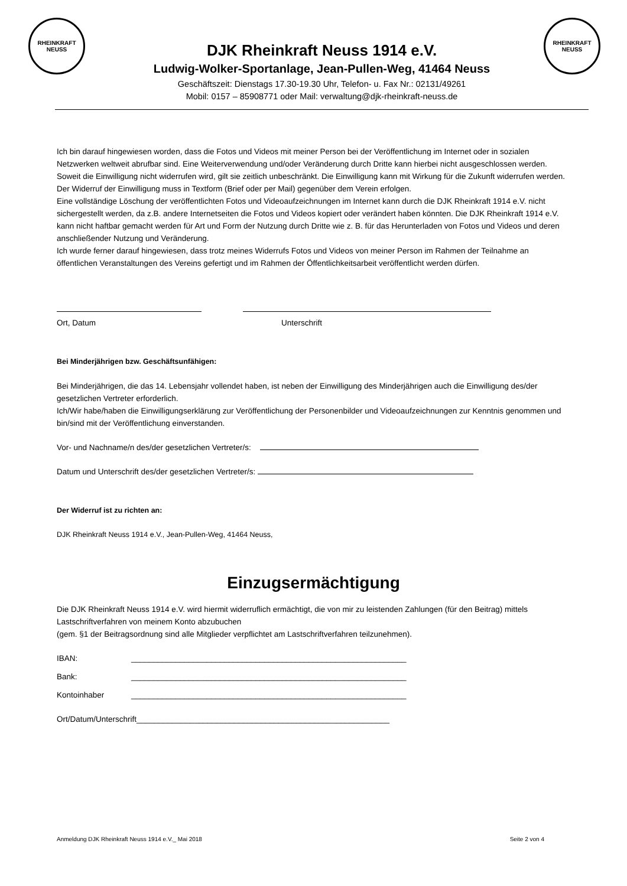RHEINKRAFT
NEUSS
RHEINKRAFT
NEUSS
DJK Rheinkraft Neuss 1914 e.V.
Ludwig-Wolker-Sportanlage, Jean-Pullen-Weg, 41464 Neuss
Geschäftszeit: Dienstags 17.30-19.30 Uhr, Telefon- u. Fax Nr.: 02131/49261
Mobil: 0157 – 85908771 oder Mail: verwaltung@djk-rheinkraft-neuss.de
Ich bin darauf hingewiesen worden, dass die Fotos und Videos mit meiner Person bei der Veröffentlichung im Internet oder in sozialen Netzwerken weltweit abrufbar sind. Eine Weiterverwendung und/oder Veränderung durch Dritte kann hierbei nicht ausgeschlossen werden. Soweit die Einwilligung nicht widerrufen wird, gilt sie zeitlich unbeschränkt. Die Einwilligung kann mit Wirkung für die Zukunft widerrufen werden. Der Widerruf der Einwilligung muss in Textform (Brief oder per Mail) gegenüber dem Verein erfolgen.
Eine vollständige Löschung der veröffentlichten Fotos und Videoaufzeichnungen im Internet kann durch die DJK Rheinkraft 1914 e.V. nicht sichergestellt werden, da z.B. andere Internetseiten die Fotos und Videos kopiert oder verändert haben könnten. Die DJK Rheinkraft 1914 e.V. kann nicht haftbar gemacht werden für Art und Form der Nutzung durch Dritte wie z. B. für das Herunterladen von Fotos und Videos und deren anschließender Nutzung und Veränderung.
Ich wurde ferner darauf hingewiesen, dass trotz meines Widerrufs Fotos und Videos von meiner Person im Rahmen der Teilnahme an öffentlichen Veranstaltungen des Vereins gefertigt und im Rahmen der Öffentlichkeitsarbeit veröffentlicht werden dürfen.
Ort, Datum Unterschrift
Bei Minderjährigen bzw. Geschäftsunfähigen:
Bei Minderjährigen, die das 14. Lebensjahr vollendet haben, ist neben der Einwilligung des Minderjährigen auch die Einwilligung des/der gesetzlichen Vertreter erforderlich.
Ich/Wir habe/haben die Einwilligungserklärung zur Veröffentlichung der Personenbilder und Videoaufzeichnungen zur Kenntnis genommen und bin/sind mit der Veröffentlichung einverstanden.
Vor- und Nachname/n des/der gesetzlichen Vertreter/s:
Datum und Unterschrift des/der gesetzlichen Vertreter/s:
Der Widerruf ist zu richten an:
DJK Rheinkraft Neuss 1914 e.V., Jean-Pullen-Weg, 41464 Neuss,
Einzugsermächtigung
Die DJK Rheinkraft Neuss 1914 e.V. wird hiermit widerruflich ermächtigt, die von mir zu leistenden Zahlungen (für den Beitrag) mittels Lastschriftverfahren von meinem Konto abzubuchen
(gem. §1 der Beitragsordnung sind alle Mitglieder verpflichtet am Lastschriftverfahren teilzunehmen).
IBAN: ______________________________________________________________
Bank: ______________________________________________________________
Kontoinhaber ______________________________________________________________
Ort/Datum/Unterschrift_________________________________________________________
Anmeldung DJK Rheinkraft Neuss 1914 e.V._ Mai 2018 Seite 2 von 4